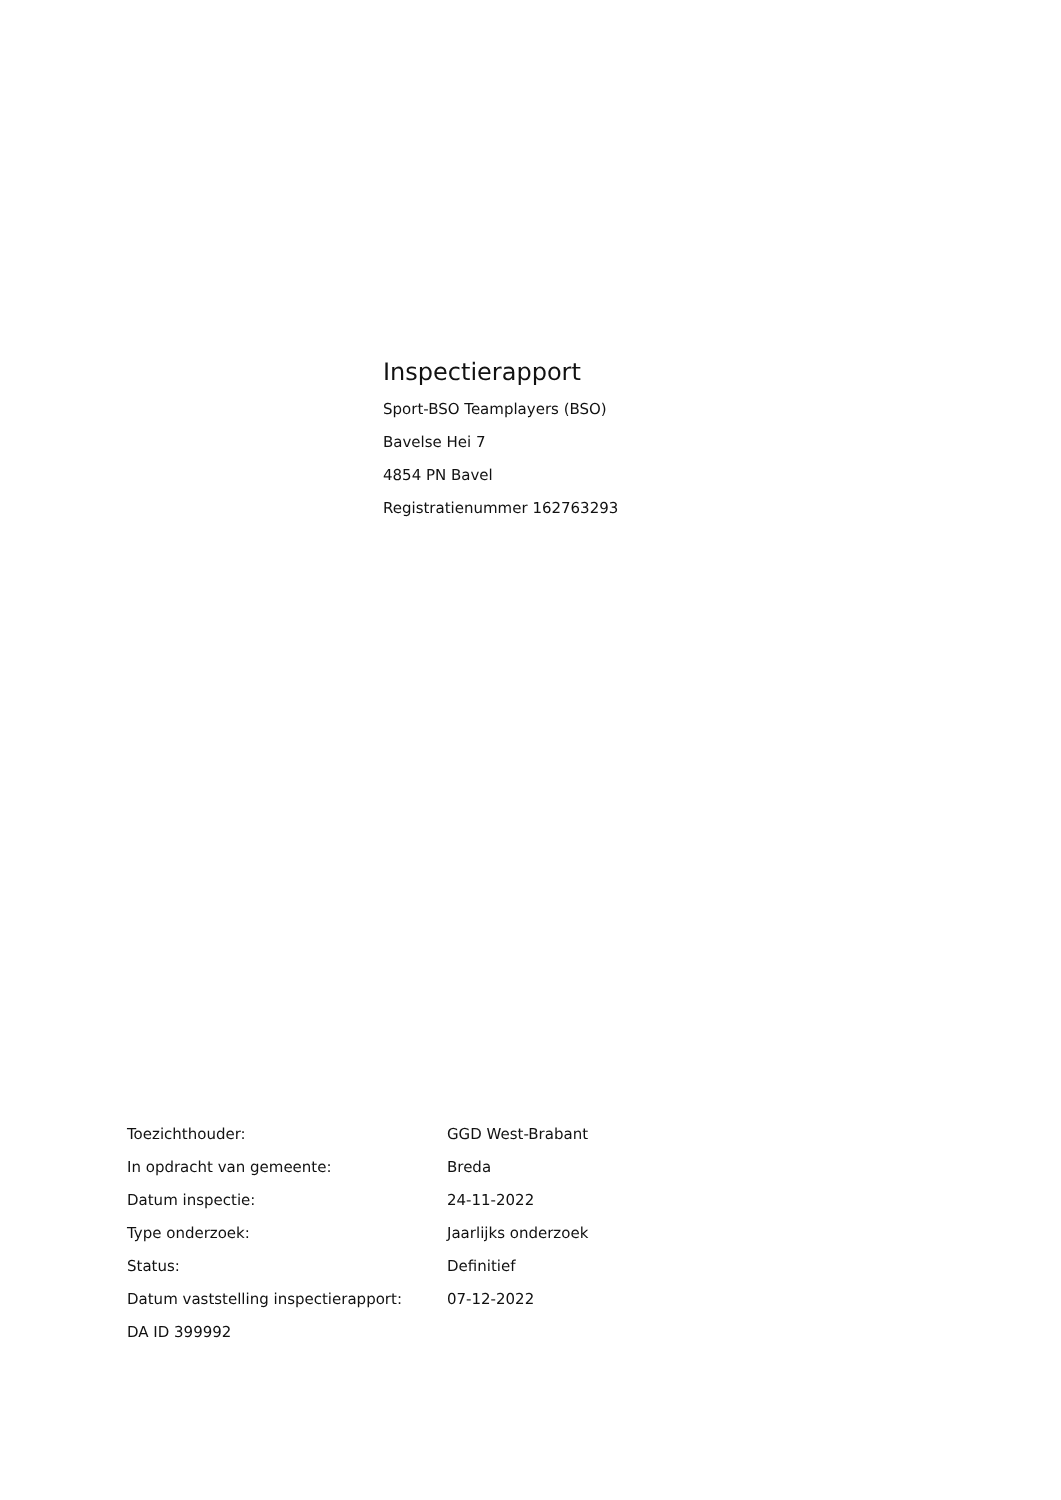Inspectierapport
Sport-BSO Teamplayers (BSO)
Bavelse Hei 7
4854 PN Bavel
Registratienummer 162763293
| Toezichthouder: | GGD West-Brabant |
| In opdracht van gemeente: | Breda |
| Datum inspectie: | 24-11-2022 |
| Type onderzoek: | Jaarlijks onderzoek |
| Status: | Definitief |
| Datum vaststelling inspectierapport: | 07-12-2022 |
| DA ID 399992 | |